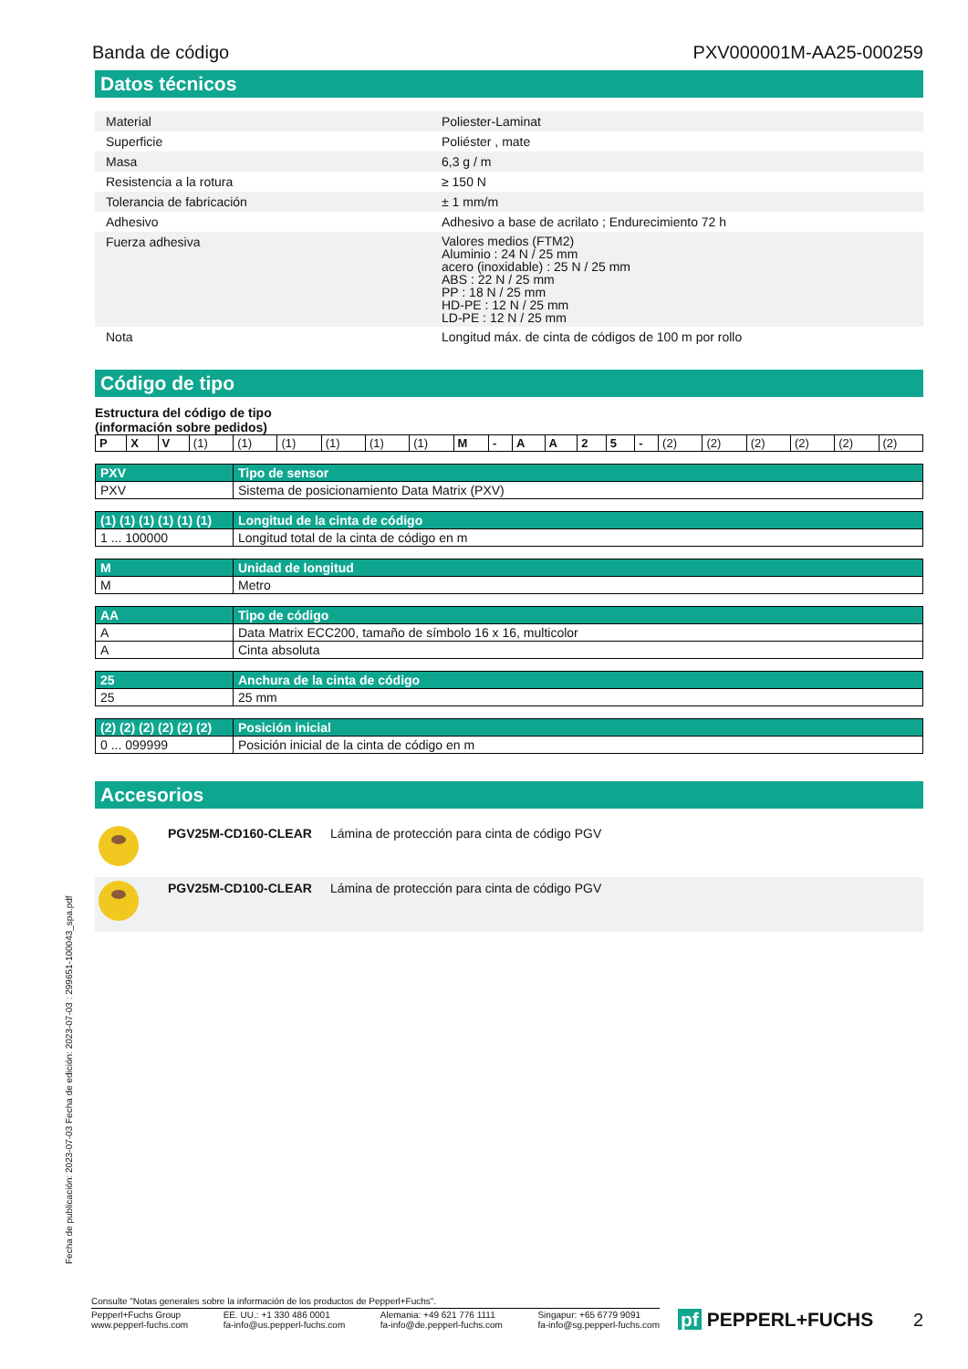Banda de código PXV000001M-AA25-000259
Datos técnicos
| Material | | Poliester-Laminat |
| Superficie | | Poliéster , mate |
| Masa | | 6,3 g / m |
| Resistencia a la rotura | | ≥ 150 N |
| Tolerancia de fabricación | | ± 1 mm/m |
| Adhesivo | | Adhesivo a base de acrilato ; Endurecimiento 72 h |
| Fuerza adhesiva | | Valores medios (FTM2) Aluminio : 24 N / 25 mm acero (inoxidable) : 25 N / 25 mm ABS : 22 N / 25 mm PP : 18 N / 25 mm HD-PE : 12 N / 25 mm LD-PE : 12 N / 25 mm |
| Nota | | Longitud máx. de cinta de códigos de 100 m por rollo |
Código de tipo
Estructura del código de tipo
(información sobre pedidos)
| P | X | V | (1) | (1) | (1) | (1) | (1) | (1) | M | - | A | A | 2 | 5 | - | (2) | (2) | (2) | (2) | (2) | (2) |
| PXV | Tipo de sensor |
| PXV | Sistema de posicionamiento Data Matrix (PXV) |
| (1) (1) (1) (1) (1) (1) | Longitud de la cinta de código |
| 1 ... 100000 | Longitud total de la cinta de código en m |
| M | Unidad de longitud |
| M | Metro |
| AA | Tipo de código |
| A | Data Matrix ECC200, tamaño de símbolo 16 x 16, multicolor |
| A | Cinta absoluta |
| 25 | Anchura de la cinta de código |
| 25 | 25 mm |
| (2) (2) (2) (2) (2) (2) | Posición inicial |
| 0 ... 099999 | Posición inicial de la cinta de código en m |
Accesorios
| | PGV25M-CD160-CLEAR | Lámina de protección para cinta de código PGV |
| | PGV25M-CD100-CLEAR | Lámina de protección para cinta de código PGV |
Fecha de publicación: 2023-07-03 Fecha de edición: 2023-07-03 : 299651-100043_spa.pdf
Consulte "Notas generales sobre la información de los productos de Pepperl+Fuchs".
Pepperl+Fuchs Group
www.pepperl-fuchs.com EE. UU.: +1 330 486 0001
fa-info@us.pepperl-fuchs.com Alemania: +49 621 776 1111
fa-info@de.pepperl-fuchs.com Singapur: +65 6779 9091
fa-info@sg.pepperl-fuchs.com
pf PEPPERL+FUCHS 2